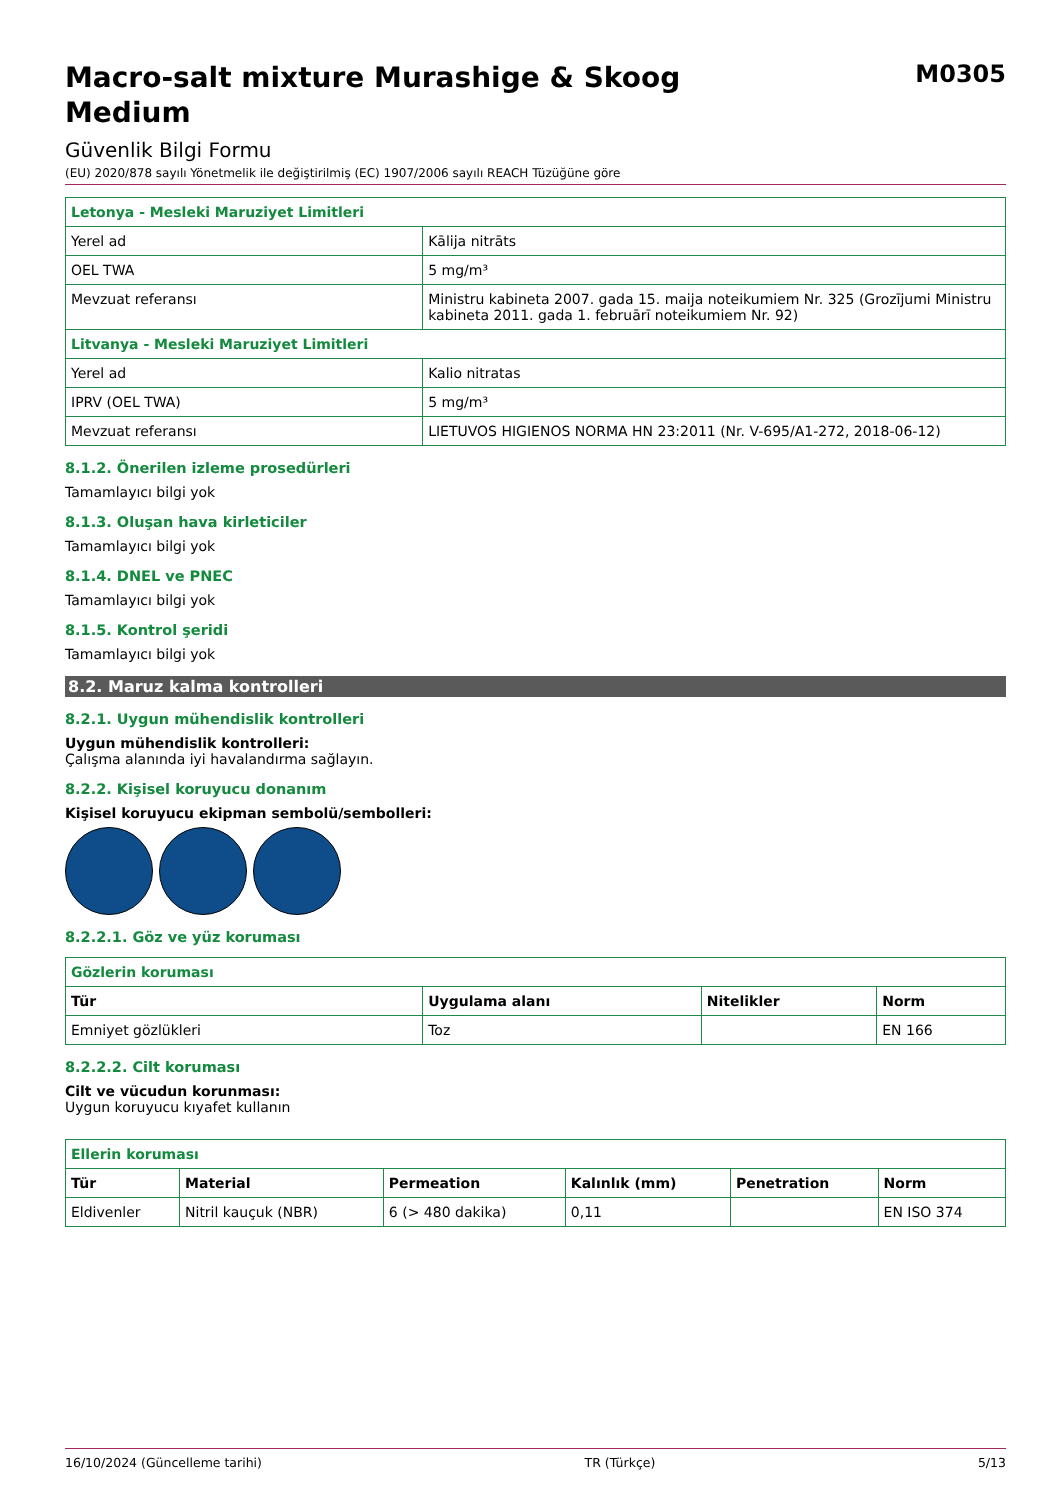Macro-salt mixture Murashige & Skoog
Medium
M0305
Güvenlik Bilgi Formu
(EU) 2020/878 sayılı Yönetmelik ile değiştirilmiş (EC) 1907/2006 sayılı REACH Tüzüğüne göre
| Letonya - Mesleki Maruziyet Limitleri | |
| Yerel ad | Kālija nitrāts |
| OEL TWA | 5 mg/m³ |
| Mevzuat referansı | Ministru kabineta 2007. gada 15. maija noteikumiem Nr. 325 (Grozījumi Ministru kabineta 2011. gada 1. februārī noteikumiem Nr. 92) |
| Litvanya - Mesleki Maruziyet Limitleri | |
| Yerel ad | Kalio nitratas |
| IPRV (OEL TWA) | 5 mg/m³ |
| Mevzuat referansı | LIETUVOS HIGIENOS NORMA HN 23:2011 (Nr. V-695/A1-272, 2018-06-12) |
8.1.2. Önerilen izleme prosedürleri
Tamamlayıcı bilgi yok
8.1.3. Oluşan hava kirleticiler
Tamamlayıcı bilgi yok
8.1.4. DNEL ve PNEC
Tamamlayıcı bilgi yok
8.1.5. Kontrol şeridi
Tamamlayıcı bilgi yok
8.2. Maruz kalma kontrolleri
8.2.1. Uygun mühendislik kontrolleri
Uygun mühendislik kontrolleri:
Çalışma alanında iyi havalandırma sağlayın.
8.2.2. Kişisel koruyucu donanım
Kişisel koruyucu ekipman sembolü/sembolleri:
8.2.2.1. Göz ve yüz koruması
| Gözlerin koruması | | | |
| Tür | Uygulama alanı | Nitelikler | Norm |
| Emniyet gözlükleri | Toz | | EN 166 |
8.2.2.2. Cilt koruması
Cilt ve vücudun korunması:
Uygun koruyucu kıyafet kullanın
| Ellerin koruması | | | | | |
| Tür | Material | Permeation | Kalınlık (mm) | Penetration | Norm |
| Eldivenler | Nitril kauçuk (NBR) | 6 (> 480 dakika) | 0,11 | | EN ISO 374 |
16/10/2024 (Güncelleme tarihi) TR (Türkçe) 5/13